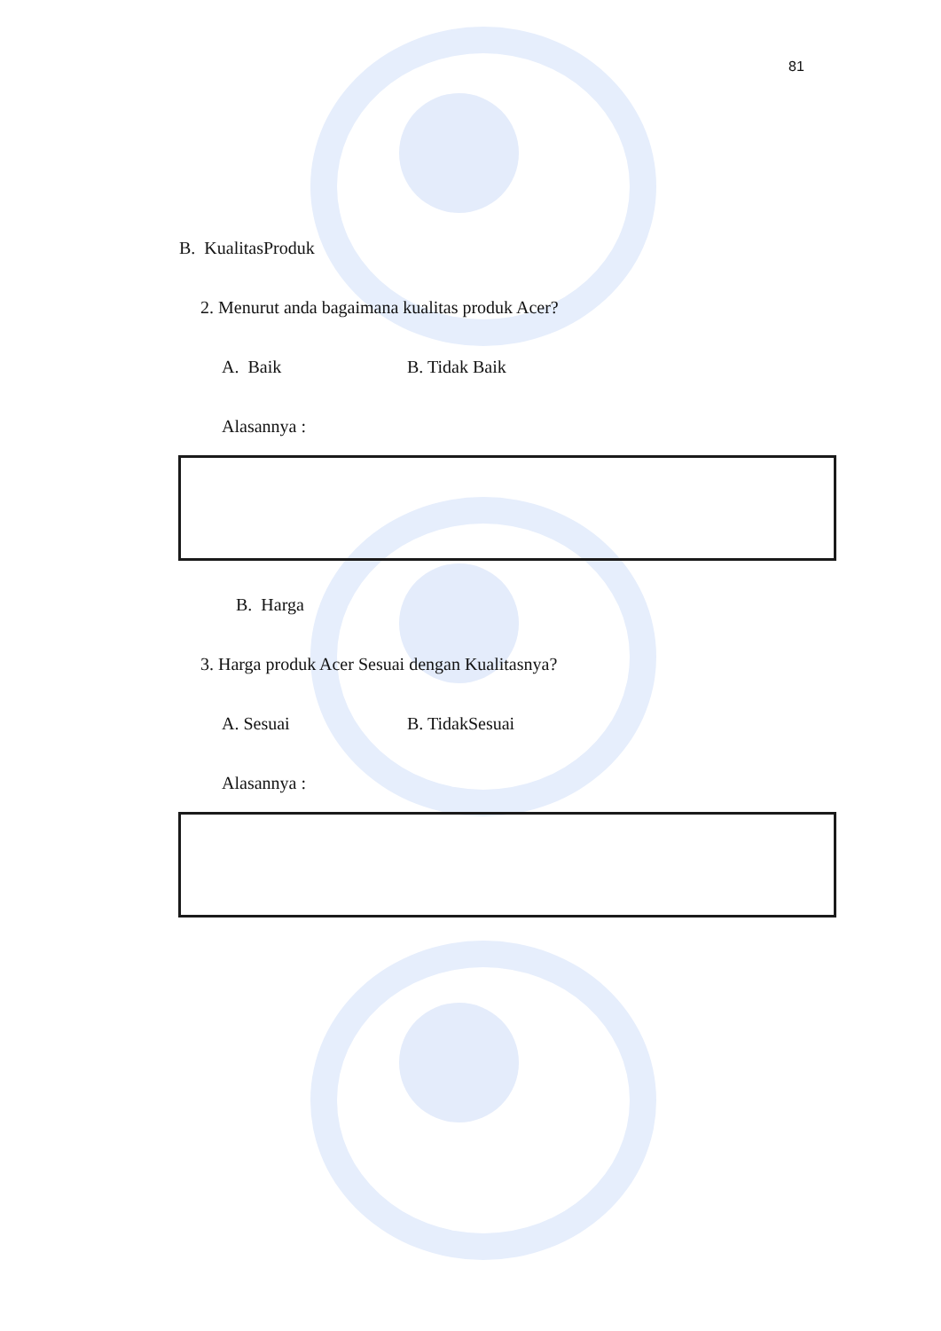81
B. KualitasProduk
2. Menurut anda bagaimana kualitas produk Acer?
A. Baik B. Tidak Baik
Alasannya :
B. Harga
3. Harga produk Acer Sesuai dengan Kualitasnya?
A. Sesuai B. TidakSesuai
Alasannya :